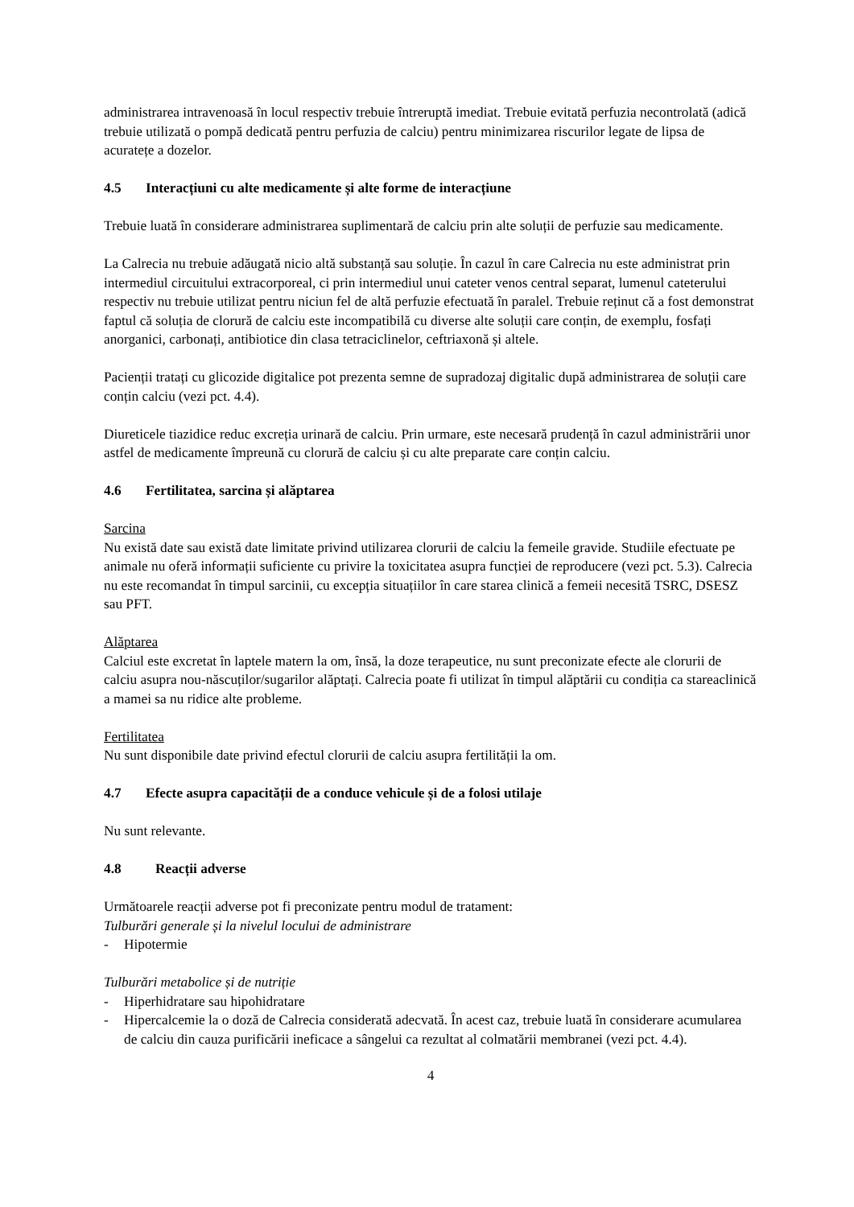administrarea intravenoasă în locul respectiv trebuie întreruptă imediat. Trebuie evitată perfuzia necontrolată (adică trebuie utilizată o pompă dedicată pentru perfuzia de calciu) pentru minimizarea riscurilor legate de lipsa de acuratețe a dozelor.
4.5 Interacțiuni cu alte medicamente și alte forme de interacțiune
Trebuie luată în considerare administrarea suplimentară de calciu prin alte soluții de perfuzie sau medicamente.
La Calrecia nu trebuie adăugată nicio altă substanță sau soluție. În cazul în care Calrecia nu este administrat prin intermediul circuitului extracorporeal, ci prin intermediul unui cateter venos central separat, lumenul cateterului respectiv nu trebuie utilizat pentru niciun fel de altă perfuzie efectuată în paralel. Trebuie reținut că a fost demonstrat faptul că soluția de clorură de calciu este incompatibilă cu diverse alte soluții care conțin, de exemplu, fosfați anorganici, carbonați, antibiotice din clasa tetraciclinelor, ceftriaxonă și altele.
Pacienții tratați cu glicozide digitalice pot prezenta semne de supradozaj digitalic după administrarea de soluții care conțin calciu (vezi pct. 4.4).
Diureticele tiazidice reduc excreția urinară de calciu. Prin urmare, este necesară prudență în cazul administrării unor astfel de medicamente împreună cu clorură de calciu și cu alte preparate care conțin calciu.
4.6 Fertilitatea, sarcina și alăptarea
Sarcina
Nu există date sau există date limitate privind utilizarea clorurii de calciu la femeile gravide. Studiile efectuate pe animale nu oferă informații suficiente cu privire la toxicitatea asupra funcției de reproducere (vezi pct. 5.3). Calrecia nu este recomandat în timpul sarcinii, cu excepția situațiilor în care starea clinică a femeii necesită TSRC, DSESZ sau PFT.
Alăptarea
Calciul este excretat în laptele matern la om, însă, la doze terapeutice, nu sunt preconizate efecte ale clorurii de calciu asupra nou-născuților/sugarilor alăptați. Calrecia poate fi utilizat în timpul alăptării cu condiția ca stareaclinică a mamei sa nu ridice alte probleme.
Fertilitatea
Nu sunt disponibile date privind efectul clorurii de calciu asupra fertilității la om.
4.7 Efecte asupra capacității de a conduce vehicule și de a folosi utilaje
Nu sunt relevante.
4.8 Reacții adverse
Următoarele reacții adverse pot fi preconizate pentru modul de tratament:
Tulburări generale și la nivelul locului de administrare
- Hipotermie
Tulburări metabolice și de nutriție
- Hiperhidratare sau hipohidratare
- Hipercalcemie la o doză de Calrecia considerată adecvată. În acest caz, trebuie luată în considerare acumularea de calciu din cauza purificării ineficace a sângelui ca rezultat al colmatării membranei (vezi pct. 4.4).
4